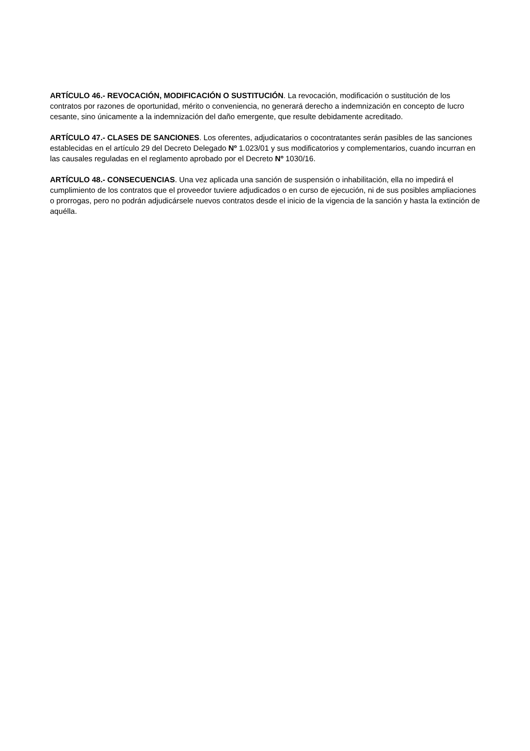ARTÍCULO 46.- REVOCACIÓN, MODIFICACIÓN O SUSTITUCIÓN. La revocación, modificación o sustitución de los contratos por razones de oportunidad, mérito o conveniencia, no generará derecho a indemnización en concepto de lucro cesante, sino únicamente a la indemnización del daño emergente, que resulte debidamente acreditado.
ARTÍCULO 47.- CLASES DE SANCIONES. Los oferentes, adjudicatarios o cocontratantes serán pasibles de las sanciones establecidas en el artículo 29 del Decreto Delegado Nº 1.023/01 y sus modificatorios y complementarios, cuando incurran en las causales reguladas en el reglamento aprobado por el Decreto Nº 1030/16.
ARTÍCULO 48.- CONSECUENCIAS. Una vez aplicada una sanción de suspensión o inhabilitación, ella no impedirá el cumplimiento de los contratos que el proveedor tuviere adjudicados o en curso de ejecución, ni de sus posibles ampliaciones o prorrogas, pero no podrán adjudicársele nuevos contratos desde el inicio de la vigencia de la sanción y hasta la extinción de aquélla.